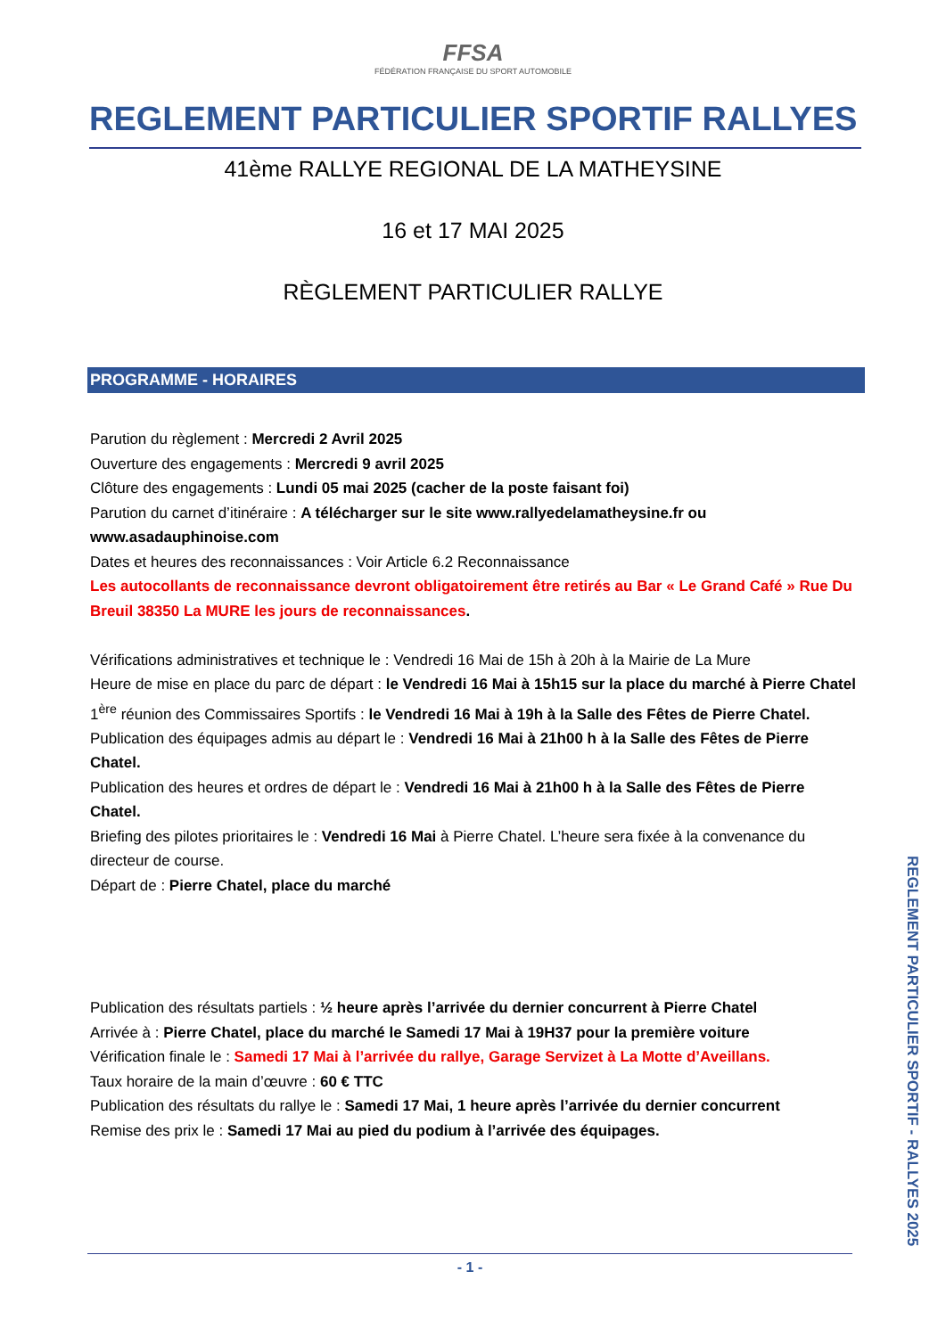FFSA
FÉDÉRATION FRANÇAISE DU SPORT AUTOMOBILE
REGLEMENT PARTICULIER SPORTIF RALLYES
41ème RALLYE REGIONAL DE LA MATHEYSINE
16 et 17 MAI 2025
RÈGLEMENT PARTICULIER RALLYE
PROGRAMME - HORAIRES
Parution du règlement : Mercredi 2 Avril 2025
Ouverture des engagements : Mercredi 9 avril 2025
Clôture des engagements : Lundi 05 mai 2025 (cacher de la poste faisant foi)
Parution du carnet d’itinéraire : A télécharger sur le site www.rallyedelamatheysine.fr ou www.asadauphinoise.com
Dates et heures des reconnaissances : Voir Article 6.2 Reconnaissance
Les autocollants de reconnaissance devront obligatoirement être retirés au Bar « Le Grand Café » Rue Du Breuil 38350 La MURE les jours de reconnaissances.
Vérifications administratives et technique le : Vendredi 16 Mai de 15h à 20h à la Mairie de La Mure
Heure de mise en place du parc de départ : le Vendredi 16 Mai à 15h15 sur la place du marché à Pierre Chatel
1<sup>ère</sup> réunion des Commissaires Sportifs : le Vendredi 16 Mai à 19h à la Salle des Fêtes de Pierre Chatel.
Publication des équipages admis au départ le : Vendredi 16 Mai à 21h00 h à la Salle des Fêtes de Pierre Chatel.
Publication des heures et ordres de départ le : Vendredi 16 Mai à 21h00 h à la Salle des Fêtes de Pierre Chatel.
Briefing des pilotes prioritaires le : Vendredi 16 Mai à Pierre Chatel. L’heure sera fixée à la convenance du directeur de course.
Départ de : Pierre Chatel, place du marché
Publication des résultats partiels : ½ heure après l’arrivée du dernier concurrent à Pierre Chatel
Arrivée à : Pierre Chatel, place du marché le Samedi 17 Mai à 19H37 pour la première voiture
Vérification finale le : Samedi 17 Mai à l’arrivée du rallye, Garage Servizet à La Motte d’Aveillans.
Taux horaire de la main d’œuvre : 60 € TTC
Publication des résultats du rallye le : Samedi 17 Mai, 1 heure après l’arrivée du dernier concurrent
Remise des prix le : Samedi 17 Mai au pied du podium à l’arrivée des équipages.
REGLEMENT PARTICULIER SPORTIF - RALLYES 2025
- 1 -